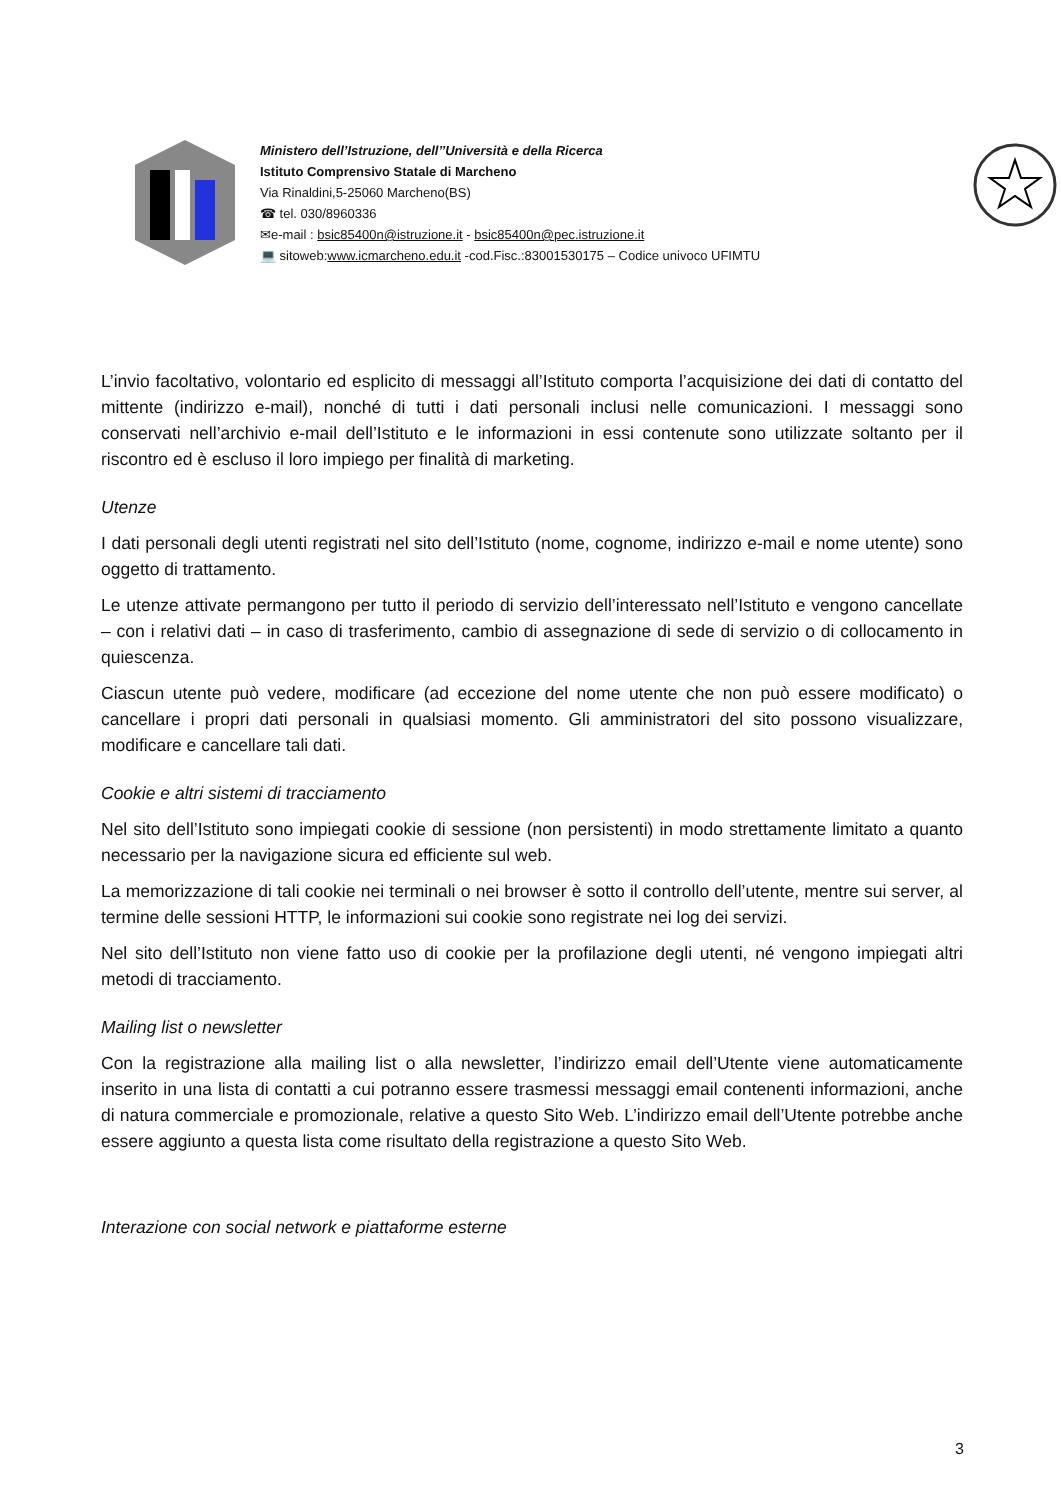Ministero dell’Istruzione, dell’’Università e della Ricerca
Istituto Comprensivo Statale di Marcheno
Via Rinaldini,5-25060 Marcheno(BS)
☎ tel. 030/8960336
✉e-mail : bsic85400n@istruzione.it - bsic85400n@pec.istruzione.it
💻 sitoweb:www.icmarcheno.edu.it -cod.Fisc.:83001530175 – Codice univoco UFIMTU
L’invio facoltativo, volontario ed esplicito di messaggi all’Istituto comporta l’acquisizione dei dati di contatto del mittente (indirizzo e-mail), nonché di tutti i dati personali inclusi nelle comunicazioni. I messaggi sono conservati nell’archivio e-mail dell’Istituto e le informazioni in essi contenute sono utilizzate soltanto per il riscontro ed è escluso il loro impiego per finalità di marketing.
Utenze
I dati personali degli utenti registrati nel sito dell’Istituto (nome, cognome, indirizzo e-mail e nome utente) sono oggetto di trattamento.
Le utenze attivate permangono per tutto il periodo di servizio dell’interessato nell’Istituto e vengono cancellate – con i relativi dati – in caso di trasferimento, cambio di assegnazione di sede di servizio o di collocamento in quiescenza.
Ciascun utente può vedere, modificare (ad eccezione del nome utente che non può essere modificato) o cancellare i propri dati personali in qualsiasi momento. Gli amministratori del sito possono visualizzare, modificare e cancellare tali dati.
Cookie e altri sistemi di tracciamento
Nel sito dell’Istituto sono impiegati cookie di sessione (non persistenti) in modo strettamente limitato a quanto necessario per la navigazione sicura ed efficiente sul web.
La memorizzazione di tali cookie nei terminali o nei browser è sotto il controllo dell’utente, mentre sui server, al termine delle sessioni HTTP, le informazioni sui cookie sono registrate nei log dei servizi.
Nel sito dell’Istituto non viene fatto uso di cookie per la profilazione degli utenti, né vengono impiegati altri metodi di tracciamento.
Mailing list o newsletter
Con la registrazione alla mailing list o alla newsletter, l’indirizzo email dell’Utente viene automaticamente inserito in una lista di contatti a cui potranno essere trasmessi messaggi email contenenti informazioni, anche di natura commerciale e promozionale, relative a questo Sito Web. L’indirizzo email dell’Utente potrebbe anche essere aggiunto a questa lista come risultato della registrazione a questo Sito Web.
Interazione con social network e piattaforme esterne
3